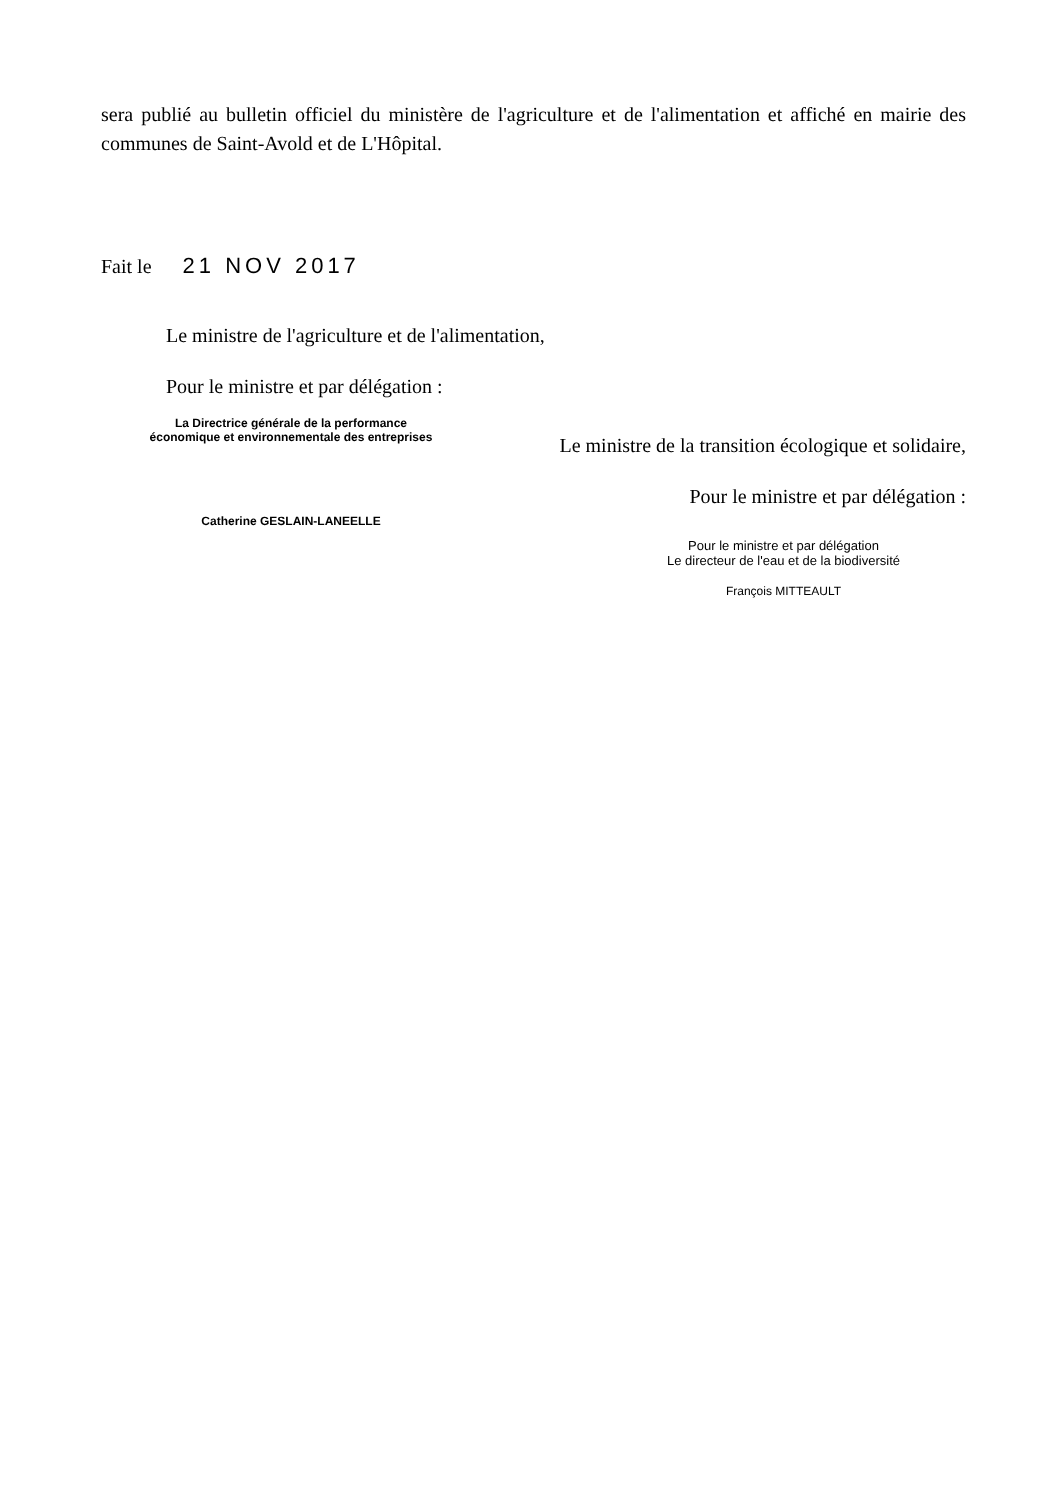sera publié au bulletin officiel du ministère de l'agriculture et de l'alimentation et affiché en mairie des communes de Saint-Avold et de L'Hôpital.
Fait le 21 NOV 2017
Le ministre de l'agriculture et de l'alimentation,
Pour le ministre et par délégation :
La Directrice générale de la performance
économique et environnementale des entreprises
Catherine GESLAIN-LANEELLE
Le ministre de la transition écologique et solidaire,
Pour le ministre et par délégation :
Pour le ministre et par délégation
Le directeur de l'eau et de la biodiversité
François MITTEAULT